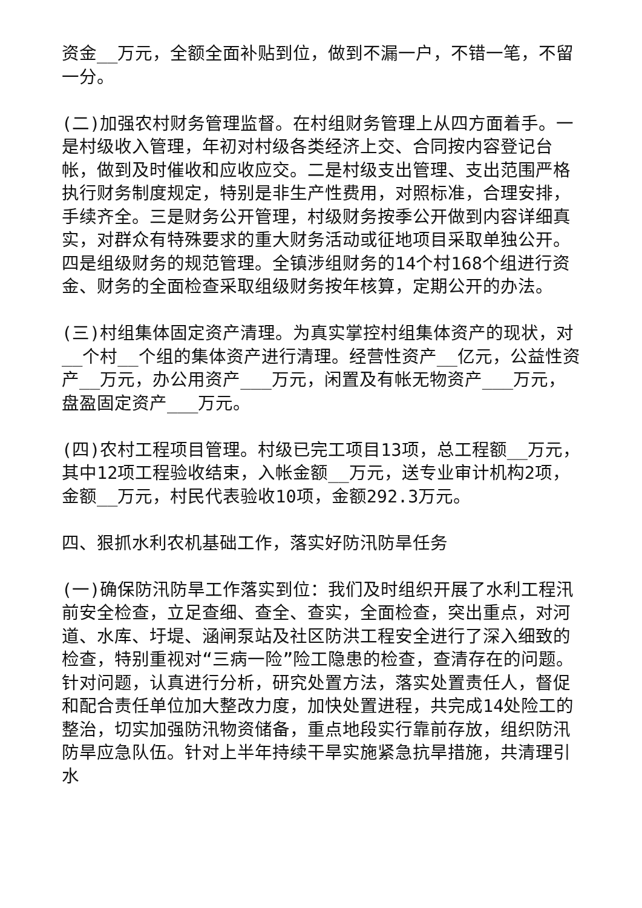资金__万元，全额全面补贴到位，做到不漏一户，不错一笔，不留一分。
(二)加强农村财务管理监督。在村组财务管理上从四方面着手。一是村级收入管理，年初对村级各类经济上交、合同按内容登记台帐，做到及时催收和应收应交。二是村级支出管理、支出范围严格执行财务制度规定，特别是非生产性费用，对照标准，合理安排，手续齐全。三是财务公开管理，村级财务按季公开做到内容详细真实，对群众有特殊要求的重大财务活动或征地项目采取单独公开。四是组级财务的规范管理。全镇涉组财务的14个村168个组进行资金、财务的全面检查采取组级财务按年核算，定期公开的办法。
(三)村组集体固定资产清理。为真实掌控村组集体资产的现状，对__个村__个组的集体资产进行清理。经营性资产__亿元，公益性资产__万元，办公用资产___万元，闲置及有帐无物资产___万元，盘盈固定资产___万元。
(四)农村工程项目管理。村级已完工项目13项，总工程额__万元，其中12项工程验收结束，入帐金额__万元，送专业审计机构2项，金额__万元，村民代表验收10项，金额292.3万元。
四、狠抓水利农机基础工作，落实好防汛防旱任务
(一)确保防汛防旱工作落实到位：我们及时组织开展了水利工程汛前安全检查，立足查细、查全、查实，全面检查，突出重点，对河道、水库、圩堤、涵闸泵站及社区防洪工程安全进行了深入细致的检查，特别重视对“三病一险”险工隐患的检查，查清存在的问题。针对问题，认真进行分析，研究处置方法，落实处置责任人，督促和配合责任单位加大整改力度，加快处置进程，共完成14处险工的整治，切实加强防汛物资储备，重点地段实行靠前存放，组织防汛防旱应急队伍。针对上半年持续干旱实施紧急抗旱措施，共清理引水